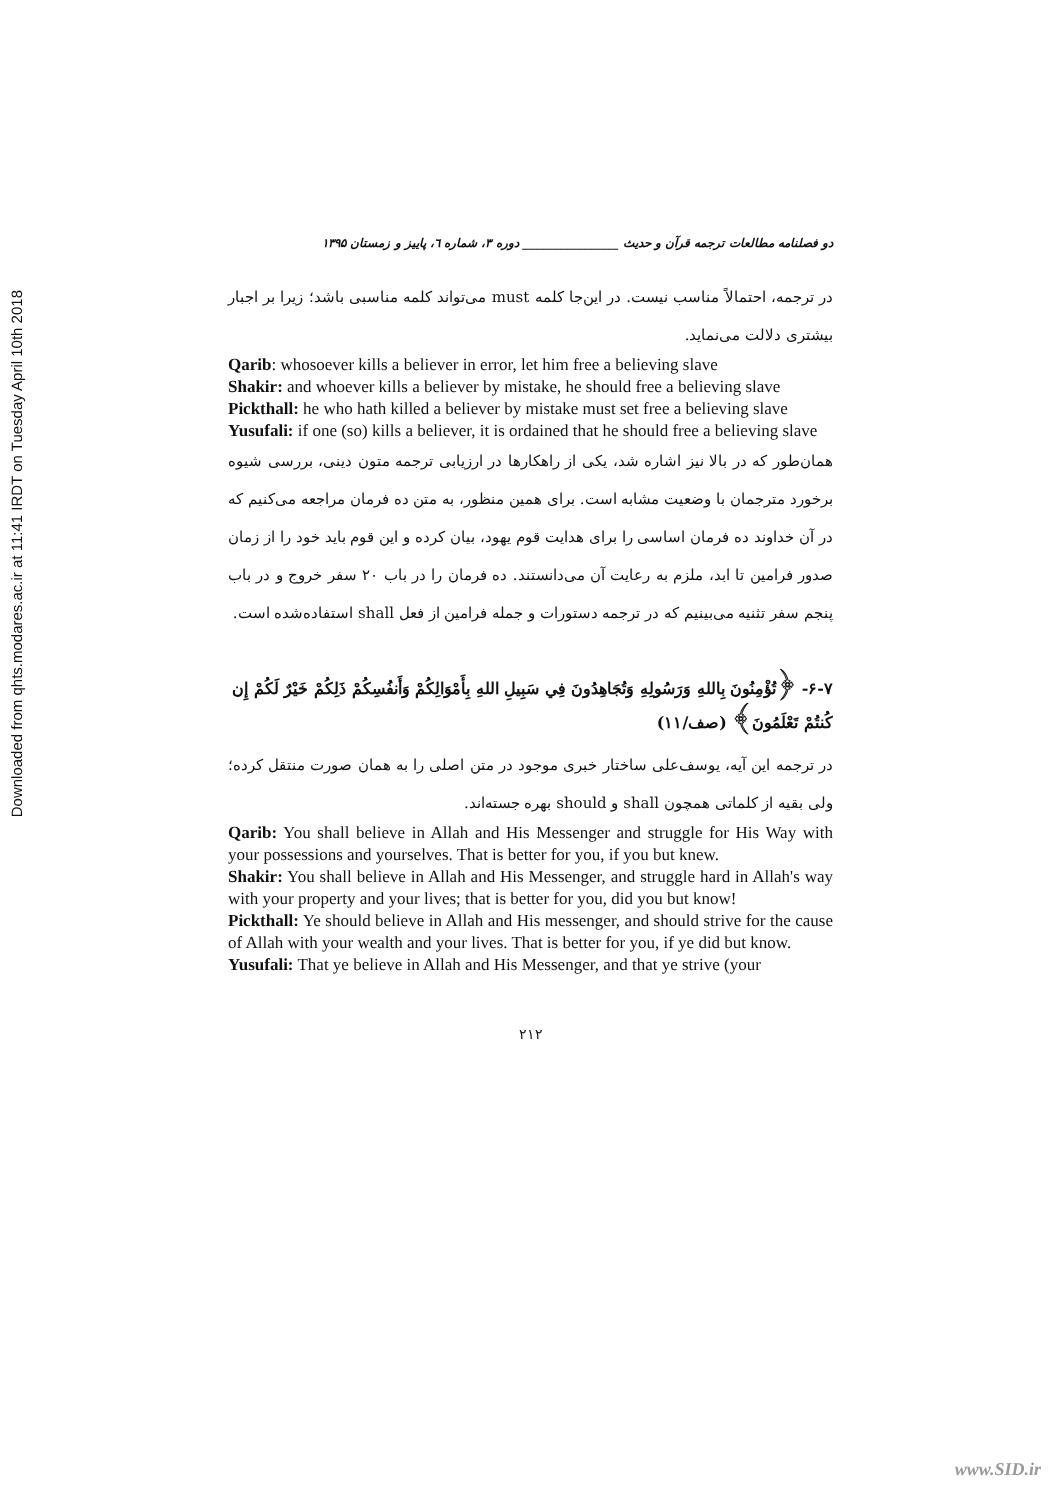Downloaded from qhts.modares.ac.ir at 11:41 IRDT on Tuesday April 10th 2018
دو فصلنامه مطالعات ترجمه قرآن و حدیث ________________ دوره ۳، شماره ٦، پاییز و زمستان ۱۳۹۵
در ترجمه، احتمالاً مناسب نیست. در این‌جا کلمه must می‌تواند کلمه مناسبی باشد؛ زیرا بر اجبار بیشتری دلالت می‌نماید.
Qarib: whosoever kills a believer in error, let him free a believing slave
Shakir: and whoever kills a believer by mistake, he should free a believing slave
Pickthall: he who hath killed a believer by mistake must set free a believing slave
Yusufali: if one (so) kills a believer, it is ordained that he should free a believing slave
همان‌طور که در بالا نیز اشاره شد، یکی از راهکارها در ارزیابی ترجمه متون دینی، بررسی شیوه برخورد مترجمان با وضعیت مشابه است. برای همین منظور، به متن ده فرمان مراجعه می‌کنیم که در آن خداوند ده فرمان اساسی را برای هدایت قوم یهود، بیان کرده و این قوم باید خود را از زمان صدور فرامین تا ابد، ملزم به رعایت آن می‌دانستند. ده فرمان را در باب ۲۰ سفر خروج و در باب پنجم سفر تثنیه می‌بینیم که در ترجمه دستورات و جمله فرامین از فعل shall استفاده‌شده است.
۶-۷- ﴿تُؤْمِنُونَ بِاللهِ وَرَسُولِهِ وَتُجَاهِدُونَ فِي سَبِيلِ اللهِ بِأَمْوَالِكُمْ وَأَنفُسِكُمْ ذَلِكُمْ خَيْرٌ لَكُمْ إِن كُنتُمْ تَعْلَمُونَ﴾ (صف/۱۱)
در ترجمه این آیه، یوسف‌علی ساختار خبری موجود در متن اصلی را به همان صورت منتقل کرده؛ ولی بقیه از کلماتی همچون shall و should بهره جسته‌اند.
Qarib: You shall believe in Allah and His Messenger and struggle for His Way with your possessions and yourselves. That is better for you, if you but knew.
Shakir: You shall believe in Allah and His Messenger, and struggle hard in Allah's way with your property and your lives; that is better for you, did you but know!
Pickthall: Ye should believe in Allah and His messenger, and should strive for the cause of Allah with your wealth and your lives. That is better for you, if ye did but know.
Yusufali: That ye believe in Allah and His Messenger, and that ye strive (your
۲۱۲
www.SID.ir